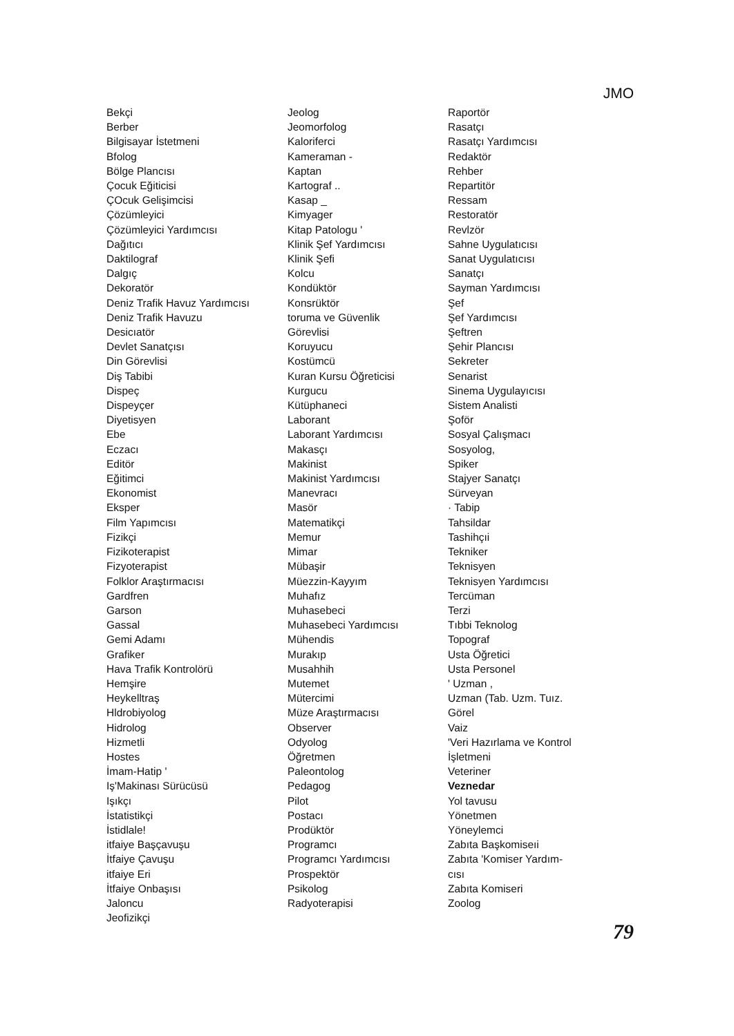JMO
Bekçi
Berber
Bilgisayar İstetmeni
Bfolog
Bölge Plancısı
Çocuk Eğiticisi
ÇOcuk Gelişimcisi
Çözümleyici
Çözümleyici Yardımcısı
Dağıtıcı
Daktilograf
Dalgıç
Dekoratör
Deniz Trafik Havuz Yardımcısı
Deniz Trafik Havuzu
Desicıatör
Devlet Sanatçısı
Din Görevlisi
Diş Tabibi
Dispeç
Dispeyçer
Diyetisyen
Ebe
Eczacı
Editör
Eğitimci
Ekonomist
Eksper
Film Yapımcısı
Fizikçi
Fizikoterapist
Fizyoterapist
Folklor Araştırmacısı
Gardfren
Garson
Gassal
Gemi Adamı
Grafiker
Hava Trafik Kontrolörü
Hemşire
Heykelltraş
Hldrobiyolog
Hidrolog
Hizmetli
Hostes
İmam-Hatip '
Iş'Makinası Sürücüsü
Işıkçı
İstatistikçi
İstidlale!
itfaiye Başçavuşu
İtfaiye Çavuşu
itfaiye Eri
İtfaiye Onbaşısı
Jaloncu
Jeofizikçi
Jeolog
Jeomorfolog
Kaloriferci
Kameraman -
Kaptan
Kartograf ..
Kasap _
Kimyager
Kitap Patologu '
Klinik Şef Yardımcısı
Klinik Şefi
Kolcu
Kondüktör
Konsrüktör
toruma ve Güvenlik
Görevlisi
Koruyucu
Kostümcü
Kuran Kursu Öğreticisi
Kurgucu
Kütüphaneci
Laborant
Laborant Yardımcısı
Makasçı
Makinist
Makinist Yardımcısı
Manevracı
Masör
Matematikçi
Memur
Mimar
Mübaşir
Müezzin-Kayyım
Muhafız
Muhasebeci
Muhasebeci Yardımcısı
Mühendis
Murakıp
Musahhih
Mutemet
Mütercimi
Müze Araştırmacısı
Observer
Odyolog
Öğretmen
Paleontolog
Pedagog
Pilot
Postacı
Prodüktör
Programcı
Programcı Yardımcısı
Prospektör
Psikolog
Radyoterapisi
Raportör
Rasatçı
Rasatçı Yardımcısı
Redaktör
Rehber
Repartitör
Ressam
Restoratör
Revlzör
Sahne Uygulatıcısı
Sanat Uygulatıcısı
Sanatçı
Sayman Yardımcısı
Şef
Şef Yardımcısı
Şeftren
Şehir Plancısı
Sekreter
Senarist
Sinema Uygulayıcısı
Sistem Analisti
Şoför
Sosyal Çalışmacı
Sosyolog,
Spiker
Stajyer Sanatçı
Sürveyan
· Tabip
Tahsildar
Tashihçıi
Tekniker
Teknisyen
Teknisyen Yardımcısı
Tercüman
Terzi
Tıbbi Teknolog
Topograf
Usta Öğretici
Usta Personel
' Uzman ,
Uzman (Tab. Uzm. Tuız.
Görel
Vaiz
'Veri Hazırlama ve Kontrol
İşletmeni
Veteriner
Veznedar
Yol tavusu
Yönetmen
Yöneylemci
Zabıta Başkomiseıi
Zabıta 'Komiser Yardım-
cısı
Zabıta Komiseri
Zoolog
79